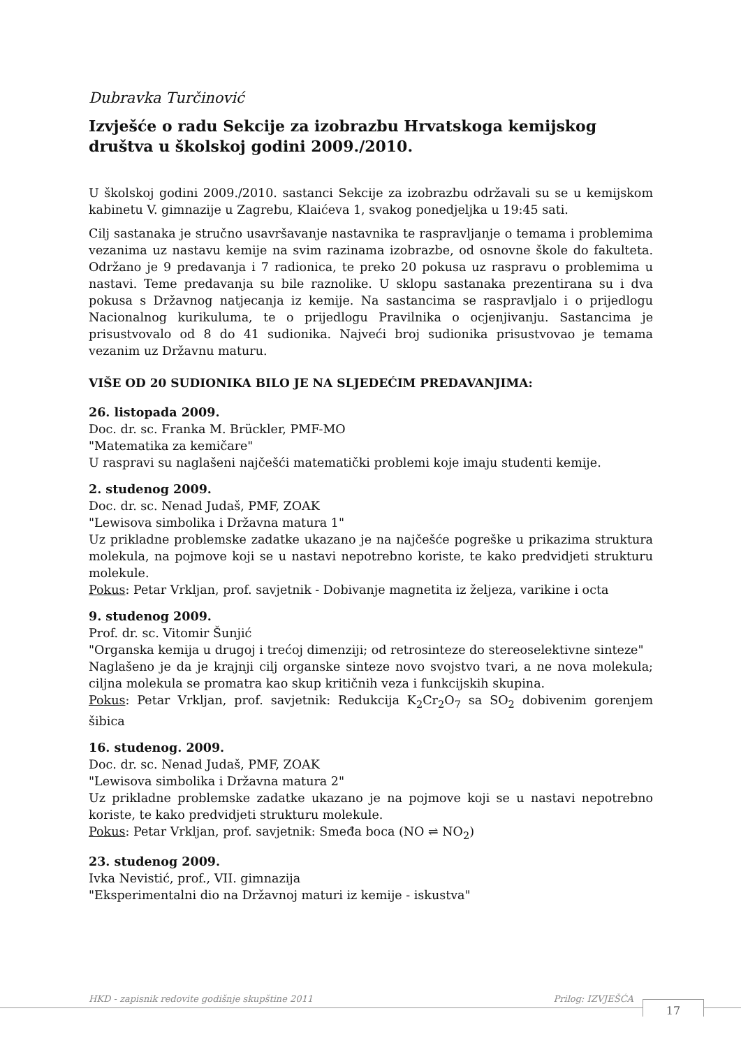Dubravka Turčinović
Izvješće o radu Sekcije za izobrazbu Hrvatskoga kemijskog društva u školskoj godini 2009./2010.
U školskoj godini 2009./2010. sastanci Sekcije za izobrazbu održavali su se u kemijskom kabinetu V. gimnazije u Zagrebu, Klaićeva 1, svakog ponedjeljka u 19:45 sati.
Cilj sastanaka je stručno usavršavanje nastavnika te raspravljanje o temama i problemima vezanima uz nastavu kemije na svim razinama izobrazbe, od osnovne škole do fakulteta. Održano je 9 predavanja i 7 radionica, te preko 20 pokusa uz raspravu o problemima u nastavi. Teme predavanja su bile raznolike. U sklopu sastanaka prezentirana su i dva pokusa s Državnog natjecanja iz kemije. Na sastancima se raspravljalo i o prijedlogu Nacionalnog kurikuluma, te o prijedlogu Pravilnika o ocjenjivanju. Sastancima je prisustvovalo od 8 do 41 sudionika. Najveći broj sudionika prisustvovao je temama vezanim uz Državnu maturu.
VIŠE OD 20 SUDIONIKA BILO JE NA SLJEDEĆIM PREDAVANJIMA:
26. listopada 2009.
Doc. dr. sc. Franka M. Brückler, PMF-MO
"Matematika za kemičare"
U raspravi su naglašeni najčešći matematički problemi koje imaju studenti kemije.
2. studenog 2009.
Doc. dr. sc. Nenad Judaš, PMF, ZOAK
"Lewisova simbolika i Državna matura 1"
Uz prikladne problemske zadatke ukazano je na najčešće pogreške u prikazima struktura molekula, na pojmove koji se u nastavi nepotrebno koriste, te kako predvidjeti strukturu molekule.
Pokus: Petar Vrkljan, prof. savjetnik - Dobivanje magnetita iz željeza, varikine i octa
9. studenog 2009.
Prof. dr. sc. Vitomir Šunjić
"Organska kemija u drugoj i trećoj dimenziji; od retrosinteze do stereoselektivne sinteze"
Naglašeno je da je krajnji cilj organske sinteze novo svojstvo tvari, a ne nova molekula; ciljna molekula se promatra kao skup kritičnih veza i funkcijskih skupina.
Pokus: Petar Vrkljan, prof. savjetnik: Redukcija K<sub>2</sub>Cr<sub>2</sub>O<sub>7</sub> sa SO<sub>2</sub> dobivenim gorenjem šibica
16. studenog. 2009.
Doc. dr. sc. Nenad Judaš, PMF, ZOAK
"Lewisova simbolika i Državna matura 2"
Uz prikladne problemske zadatke ukazano je na pojmove koji se u nastavi nepotrebno koriste, te kako predvidjeti strukturu molekule.
Pokus: Petar Vrkljan, prof. savjetnik: Smeđa boca (NO ⇌ NO<sub>2</sub>)
23. studenog 2009.
Ivka Nevistić, prof., VII. gimnazija
"Eksperimentalni dio na Državnoj maturi iz kemije - iskustva"
HKD - zapisnik redovite godišnje skupštine 2011 Prilog: IZVJEŠĆA
17